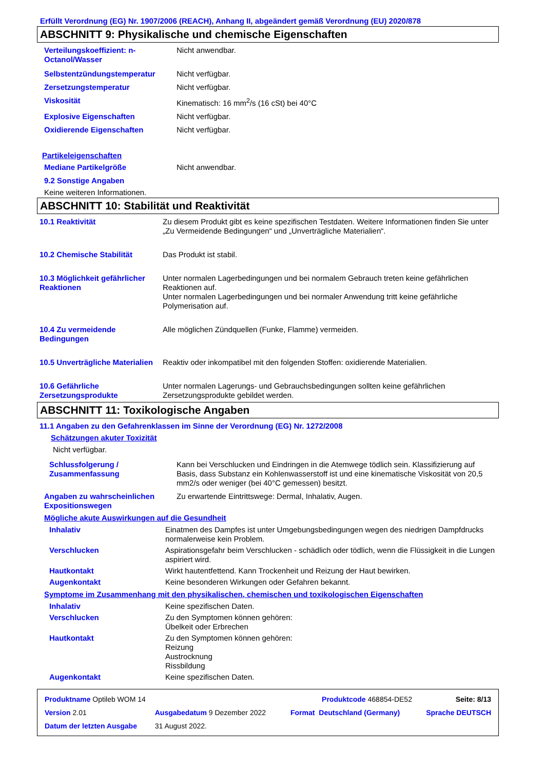Erfüllt Verordnung (EG) Nr. 1907/2006 (REACH), Anhang II, abgeändert gemäß Verordnung (EU) 2020/878
ABSCHNITT 9: Physikalische und chemische Eigenschaften
| Verteilungskoeffizient: n-Octanol/Wasser | Nicht anwendbar. |
| Selbstentzündungstemperatur | Nicht verfügbar. |
| Zersetzungstemperatur | Nicht verfügbar. |
| Viskosität | Kinematisch: 16 mm<sup>2</sup>/s (16 cSt) bei 40°C |
| Explosive Eigenschaften | Nicht verfügbar. |
| Oxidierende Eigenschaften | Nicht verfügbar. |
Partikeleigenschaften
| Mediane Partikelgröße | Nicht anwendbar. |
9.2 Sonstige Angaben
Keine weiteren Informationen.
ABSCHNITT 10: Stabilität und Reaktivität
| 10.1 Reaktivität | Zu diesem Produkt gibt es keine spezifischen Testdaten. Weitere Informationen finden Sie unter „Zu Vermeidende Bedingungen“ und „Unverträgliche Materialien“. |
| 10.2 Chemische Stabilität | Das Produkt ist stabil. |
| 10.3 Möglichkeit gefährlicher Reaktionen | Unter normalen Lagerbedingungen und bei normalem Gebrauch treten keine gefährlichen Reaktionen auf. Unter normalen Lagerbedingungen und bei normaler Anwendung tritt keine gefährliche Polymerisation auf. |
| 10.4 Zu vermeidende Bedingungen | Alle möglichen Zündquellen (Funke, Flamme) vermeiden. |
| 10.5 Unverträgliche Materialien | Reaktiv oder inkompatibel mit den folgenden Stoffen: oxidierende Materialien. |
| 10.6 Gefährliche Zersetzungsprodukte | Unter normalen Lagerungs- und Gebrauchsbedingungen sollten keine gefährlichen Zersetzungsprodukte gebildet werden. |
ABSCHNITT 11: Toxikologische Angaben
11.1 Angaben zu den Gefahrenklassen im Sinne der Verordnung (EG) Nr. 1272/2008
Schätzungen akuter Toxizität
Nicht verfügbar.
| Schlussfolgerung / Zusammenfassung | Kann bei Verschlucken und Eindringen in die Atemwege tödlich sein. Klassifizierung auf Basis, dass Substanz ein Kohlenwasserstoff ist und eine kinematische Viskosität von 20,5 mm2/s oder weniger (bei 40°C gemessen) besitzt. |
| Angaben zu wahrscheinlichen Expositionswegen | Zu erwartende Eintrittswege: Dermal, Inhalativ, Augen. |
Mögliche akute Auswirkungen auf die Gesundheit
| Inhalativ | Einatmen des Dampfes ist unter Umgebungsbedingungen wegen des niedrigen Dampfdrucks normalerweise kein Problem. |
| Verschlucken | Aspirationsgefahr beim Verschlucken - schädlich oder tödlich, wenn die Flüssigkeit in die Lungen aspiriert wird. |
| Hautkontakt | Wirkt hautentfettend. Kann Trockenheit und Reizung der Haut bewirken. |
| Augenkontakt | Keine besonderen Wirkungen oder Gefahren bekannt. |
Symptome im Zusammenhang mit den physikalischen, chemischen und toxikologischen Eigenschaften
| Inhalativ | Keine spezifischen Daten. |
| Verschlucken | Zu den Symptomen können gehören: Übelkeit oder Erbrechen |
| Hautkontakt | Zu den Symptomen können gehören: Reizung Austrocknung Rissbildung |
| Augenkontakt | Keine spezifischen Daten. |
| Produktname Optileb WOM 14 | | Produktcode 468854-DE52 | | Seite: 8/13 |
| Version 2.01 | Ausgabedatum 9 Dezember 2022 | Format | Deutschland (Germany) | Sprache DEUTSCH |
| Datum der letzten Ausgabe | 31 August 2022. | | | |